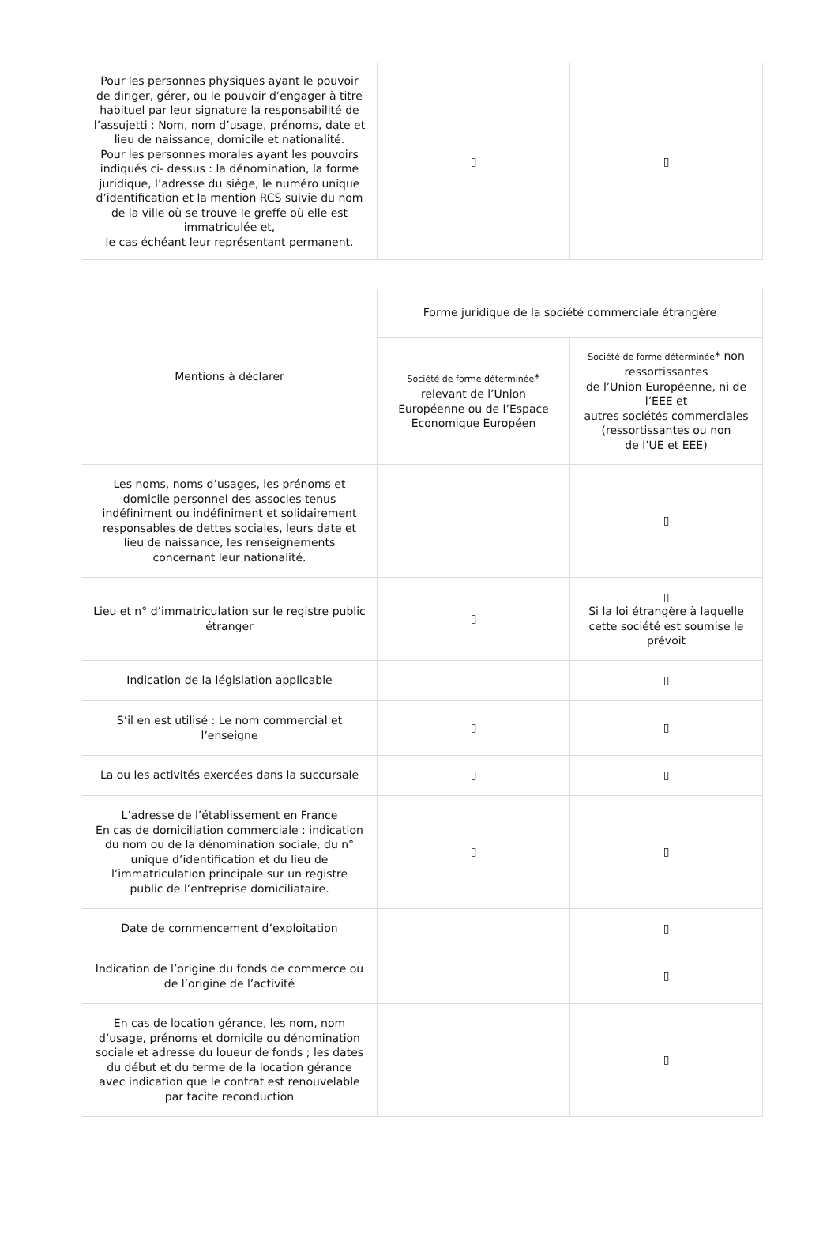| Pour les personnes physiques ayant le pouvoir de diriger, gérer, ou le pouvoir d’engager à titre habituel par leur signature la responsabilité de l’assujetti : Nom, nom d’usage, prénoms, date et lieu de naissance, domicile et nationalité. Pour les personnes morales ayant les pouvoirs indiqués ci- dessus : la dénomination, la forme juridique, l’adresse du siège, le numéro unique d’identification et la mention RCS suivie du nom de la ville où se trouve le greffe où elle est immatriculée et, le cas échéant leur représentant permanent. | ▯ | ▯ |
| Mentions à déclarer | Forme juridique de la société commerciale étrangère | |
| --- | --- | --- |
| | Société de forme déterminée * relevant de l’Union Européenne ou de l’Espace Economique Européen | Société de forme déterminée * non ressortissantes de l’Union Européenne, ni de l’EEE et autres sociétés commerciales (ressortissantes ou non de l’UE et EEE) |
| Les noms, noms d’usages, les prénoms et domicile personnel des associes tenus indéfiniment ou indéfiniment et solidairement responsables de dettes sociales, leurs date et lieu de naissance, les renseignements concernant leur nationalité. | | ▯ |
| Lieu et n° d’immatriculation sur le registre public étranger | ▯ | ▯ Si la loi étrangère à laquelle cette société est soumise le prévoit |
| Indication de la législation applicable | | ▯ |
| S’il en est utilisé : Le nom commercial et l’enseigne | ▯ | ▯ |
| La ou les activités exercées dans la succursale | ▯ | ▯ |
| L’adresse de l’établissement en France En cas de domiciliation commerciale : indication du nom ou de la dénomination sociale, du n° unique d’identification et du lieu de l’immatriculation principale sur un registre public de l’entreprise domiciliataire. | ▯ | ▯ |
| Date de commencement d’exploitation | | ▯ |
| Indication de l’origine du fonds de commerce ou de l’origine de l’activité | | ▯ |
| En cas de location gérance, les nom, nom d’usage, prénoms et domicile ou dénomination sociale et adresse du loueur de fonds ; les dates du début et du terme de la location gérance avec indication que le contrat est renouvelable par tacite reconduction | | ▯ |